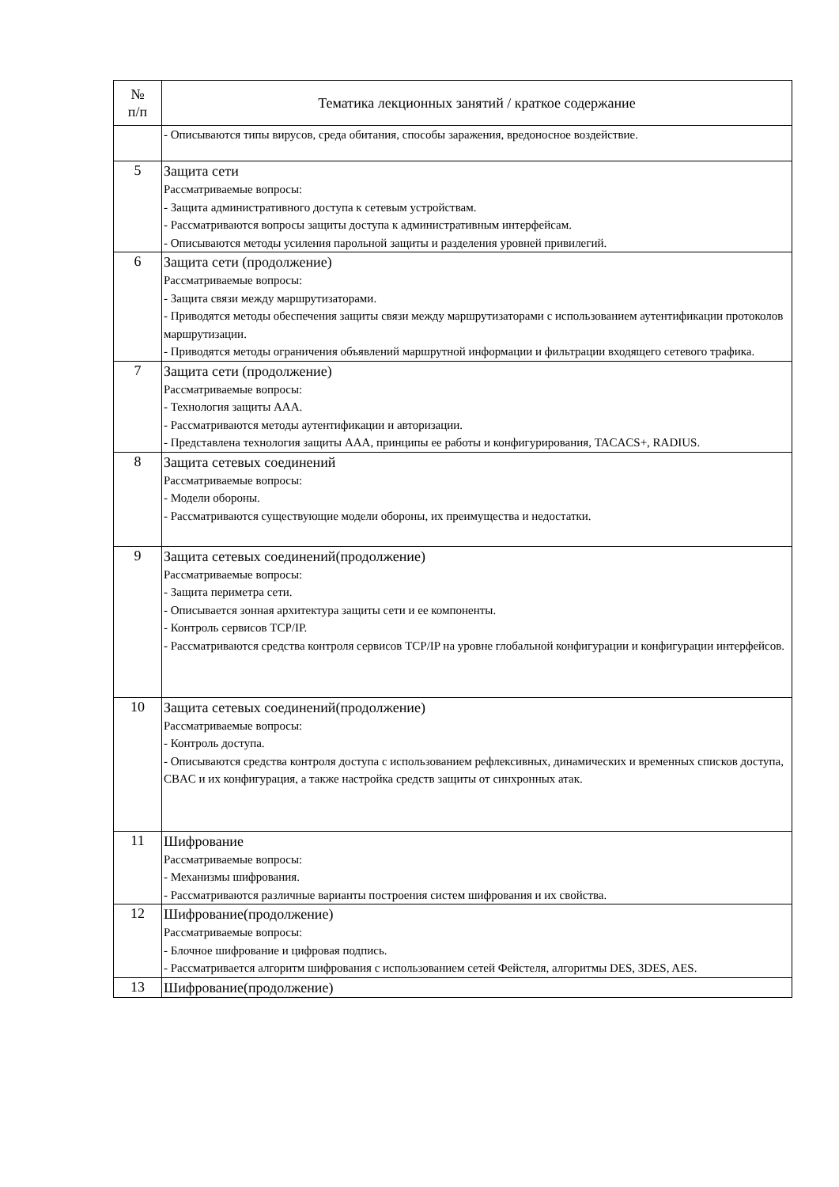| № п/п | Тематика лекционных занятий / краткое содержание |
| --- | --- |
| | - Описываются типы вирусов, среда обитания, способы заражения, вредоносное воздействие. |
| 5 | Защита сети Рассматриваемые вопросы: - Защита административного доступа к сетевым устройствам. - Рассматриваются вопросы защиты доступа к административным интерфейсам. - Описываются методы усиления парольной защиты и разделения уровней привилегий. |
| 6 | Защита сети (продолжение) Рассматриваемые вопросы: - Защита связи между маршрутизаторами. - Приводятся методы обеспечения защиты связи между маршрутизаторами с использованием аутентификации протоколов маршрутизации. - Приводятся методы ограничения объявлений маршрутной информации и фильтрации входящего сетевого трафика. |
| 7 | Защита сети (продолжение) Рассматриваемые вопросы: - Технология защиты AAA. - Рассматриваются методы аутентификации и авторизации. - Представлена технология защиты AAA, принципы ее работы и конфигурирования, TACACS+, RADIUS. |
| 8 | Защита сетевых соединений Рассматриваемые вопросы: - Модели обороны. - Рассматриваются существующие модели обороны, их преимущества и недостатки. |
| 9 | Защита сетевых соединений(продолжение) Рассматриваемые вопросы: - Защита периметра сети. - Описывается зонная архитектура защиты сети и ее компоненты. - Контроль сервисов TCP/IP. - Рассматриваются средства контроля сервисов TCP/IP на уровне глобальной конфигурации и конфигурации интерфейсов. |
| 10 | Защита сетевых соединений(продолжение) Рассматриваемые вопросы: - Контроль доступа. - Описываются средства контроля доступа с использованием рефлексивных, динамических и временных списков доступа, CBAC и их конфигурация, а также настройка средств защиты от синхронных атак. |
| 11 | Шифрование Рассматриваемые вопросы: - Механизмы шифрования. - Рассматриваются различные варианты построения систем шифрования и их свойства. |
| 12 | Шифрование(продолжение) Рассматриваемые вопросы: - Блочное шифрование и цифровая подпись. - Рассматривается алгоритм шифрования с использованием сетей Фейстеля, алгоритмы DES, 3DES, AES. |
| 13 | Шифрование(продолжение) |